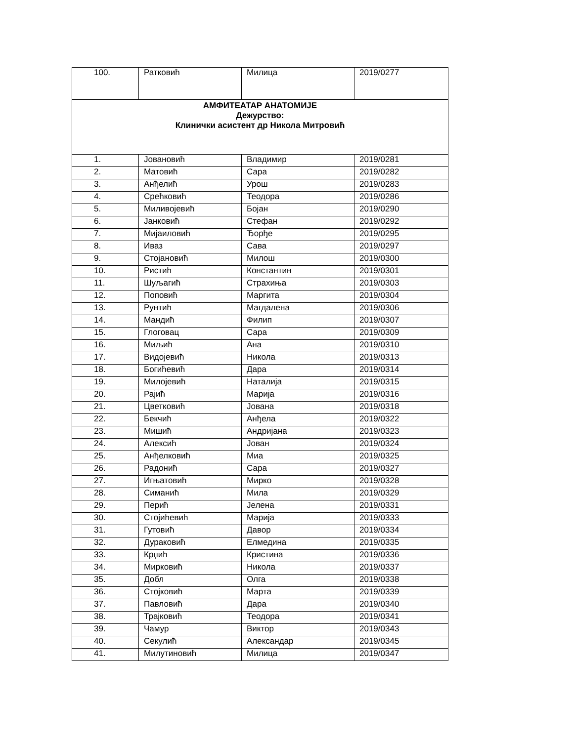| 100. | Ратковић | Милица | 2019/0277 |
| АМФИТЕАТАР АНАТОМИЈЕ Дежурство: Клинички асистент др Никола Митровић | | | |
| 1. | Јовановић | Владимир | 2019/0281 |
| 2. | Матовић | Сара | 2019/0282 |
| 3. | Анђелић | Урош | 2019/0283 |
| 4. | Срећковић | Теодора | 2019/0286 |
| 5. | Миливојевић | Бојан | 2019/0290 |
| 6. | Јанковић | Стефан | 2019/0292 |
| 7. | Мијаиловић | Ђорђе | 2019/0295 |
| 8. | Иваз | Сава | 2019/0297 |
| 9. | Стојановић | Милош | 2019/0300 |
| 10. | Ристић | Константин | 2019/0301 |
| 11. | Шуљагић | Страхиња | 2019/0303 |
| 12. | Поповић | Маргита | 2019/0304 |
| 13. | Рунтић | Магдалена | 2019/0306 |
| 14. | Мандић | Филип | 2019/0307 |
| 15. | Глоговац | Сара | 2019/0309 |
| 16. | Миљић | Ана | 2019/0310 |
| 17. | Видојевић | Никола | 2019/0313 |
| 18. | Богићевић | Дара | 2019/0314 |
| 19. | Милојевић | Наталија | 2019/0315 |
| 20. | Рајић | Марија | 2019/0316 |
| 21. | Цветковић | Јована | 2019/0318 |
| 22. | Бекчић | Анђела | 2019/0322 |
| 23. | Мишић | Андријана | 2019/0323 |
| 24. | Алексић | Јован | 2019/0324 |
| 25. | Анђелковић | Миа | 2019/0325 |
| 26. | Радонић | Сара | 2019/0327 |
| 27. | Игњатовић | Мирко | 2019/0328 |
| 28. | Симанић | Мила | 2019/0329 |
| 29. | Перић | Јелена | 2019/0331 |
| 30. | Стојићевић | Марија | 2019/0333 |
| 31. | Гутовић | Давор | 2019/0334 |
| 32. | Дураковић | Елмедина | 2019/0335 |
| 33. | Крџић | Кристина | 2019/0336 |
| 34. | Мирковић | Никола | 2019/0337 |
| 35. | Добл | Олга | 2019/0338 |
| 36. | Стојковић | Марта | 2019/0339 |
| 37. | Павловић | Дара | 2019/0340 |
| 38. | Трајковић | Теодора | 2019/0341 |
| 39. | Чамур | Виктор | 2019/0343 |
| 40. | Секулић | Александар | 2019/0345 |
| 41. | Милутиновић | Милица | 2019/0347 |